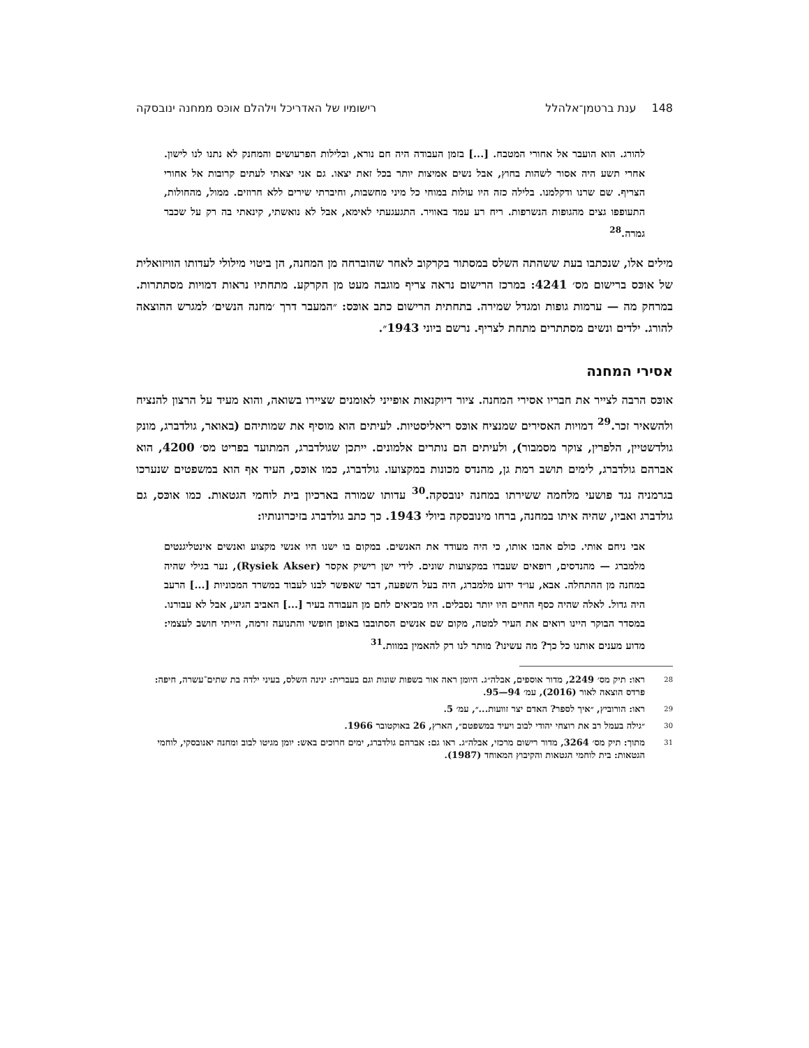148ענת ברטמן־אלהלל רישומיו של האדריכל וילהלם אוכּס ממחנה ינובסקה
להורג. הוא הועבר אל אחורי המטבח. [...] בזמן העבודה היה חם נורא, ובלילות הפרעושים והמחנק לא נתנו לנו לישון. אחרי תשע היה אסור לשהות בחוץ, אבל נשים אמיצות יותר בכל זאת יצאו. גם אני יצאתי לעתים קרובות אל אחורי הצריף. שם שרנו ודקלמנו. בלילה כזה היו עולות במוחי כל מיני מחשבות, וחיברתי שירים ללא חרוזים. ממול, מהחולות, התעופפו גצים מהגופות הנשרפות. ריח רע עמד באוויר. התגעגעתי לאימא, אבל לא נואשתי, קינאתי בה רק על שכבר גמרה.<sup>28</sup>
מילים אלו, שנכתבו בעת ששהתה השלס במסתור בקרקוב לאחר שהוברחה מן המחנה, הן ביטוי מילולי לעדותו הוויזואלית של אוכּס ברישום מס׳ 4241: במרכז הרישום נראה צריף מוגבה מעט מן הקרקע. מתחתיו נראות דמויות מסתתרות. במרחק מה — ערמות גופות ומגדל שמירה. בתחתית הרישום כתב אוכּס: ״המעבר דרך ׳מחנה הנשים׳ למגרש ההוצאה להורג. ילדים ונשים מסתתרים מתחת לצריף. נרשם ביוני 1943״.
אסירי המחנה
אוכּס הרבה לצייר את חבריו אסירי המחנה. ציור דיוקנאות אופייני לאומנים שציירו בשואה, והוא מעיד על הרצון להנציח ולהשאיר זכר.<sup>29</sup> דמויות האסירים שמנציח אוכּס ריאליסטיות. לעיתים הוא מוסיף את שמותיהם (באואר, גולדברג, מונק גולדשטיין, הלפרין, צוקר מסמבור), ולעיתים הם נותרים אלמונים. ייתכן שגולדברג, המתועד בפריט מס׳ 4200, הוא אברהם גולדברג, לימים תושב רמת גן, מהנדס מכונות במקצועו. גולדברג, כמו אוכּס, העיד אף הוא במשפטים שנערכו בגרמניה נגד פושעי מלחמה ששירתו במחנה ינובסקה.<sup>30</sup> עדותו שמורה בארכיון בית לוחמי הגטאות. כמו אוכּס, גם גולדברג ואביו, שהיה איתו במחנה, ברחו מינובסקה ביולי 1943. כך כתב גולדברג בזיכרונותיו:
אבי ניחם אותי. כולם אהבו אותו, כי היה מעודד את האנשים. במקום בו ישנו היו אנשי מקצוע ואנשים אינטליגנטים מלמברג — מהנדסים, רופאים שעבדו במקצועות שונים. לידי ישן רישיק אקסר (Rysiek Akser), נער בגילי שהיה במחנה מן ההתחלה. אבא, עו״ד ידוע מלמברג, היה בעל השפעה, דבר שאפשר לבנו לעבוד במשרד המכוניות [...] הרעב היה גדול. לאלה שהיה כסף החיים היו יותר נסבלים. היו מביאים לחם מן העבודה בעיר [...] האביב הגיע, אבל לא עבורנו. במסדר הבוקר היינו רואים את העיר למטה, מקום שם אנשים הסתובבו באופן חופשי והתנועה זרמה, הייתי חושב לעצמי: מדוע מענים אותנו כל כך? מה עשינו? מותר לנו רק להאמין במוות.<sup>31</sup>
28 ראו: תיק מס׳ 2249, מדור אוספים, אבלה״ג. היומן ראה אור בשפות שונות וגם בעברית: ינינה השלס, בעיני ילדה בת שתים־עשרה, חיפה: פרדס הוצאה לאור (2016), עמ׳ 94—95.
29 ראו: הורוביץ, ״איך לספר? האדם יצר זוועות...״, עמ׳ 5.
30 ״גילה בעמל רב את רוצחי יהודי לבוב ויעיד במשפטם״, הארץ, 26 באוקטובר 1966.
31 מתוך: תיק מס׳ 3264, מדור רישום מרכזי, אבלה״ג. ראו גם: אברהם גולדברג, ימים חרוכים באש: יומן מגיטו לבוב ומחנה יאנובסקי, לוחמי הגטאות: בית לוחמי הגטאות והקיבוץ המאוחד (1987).